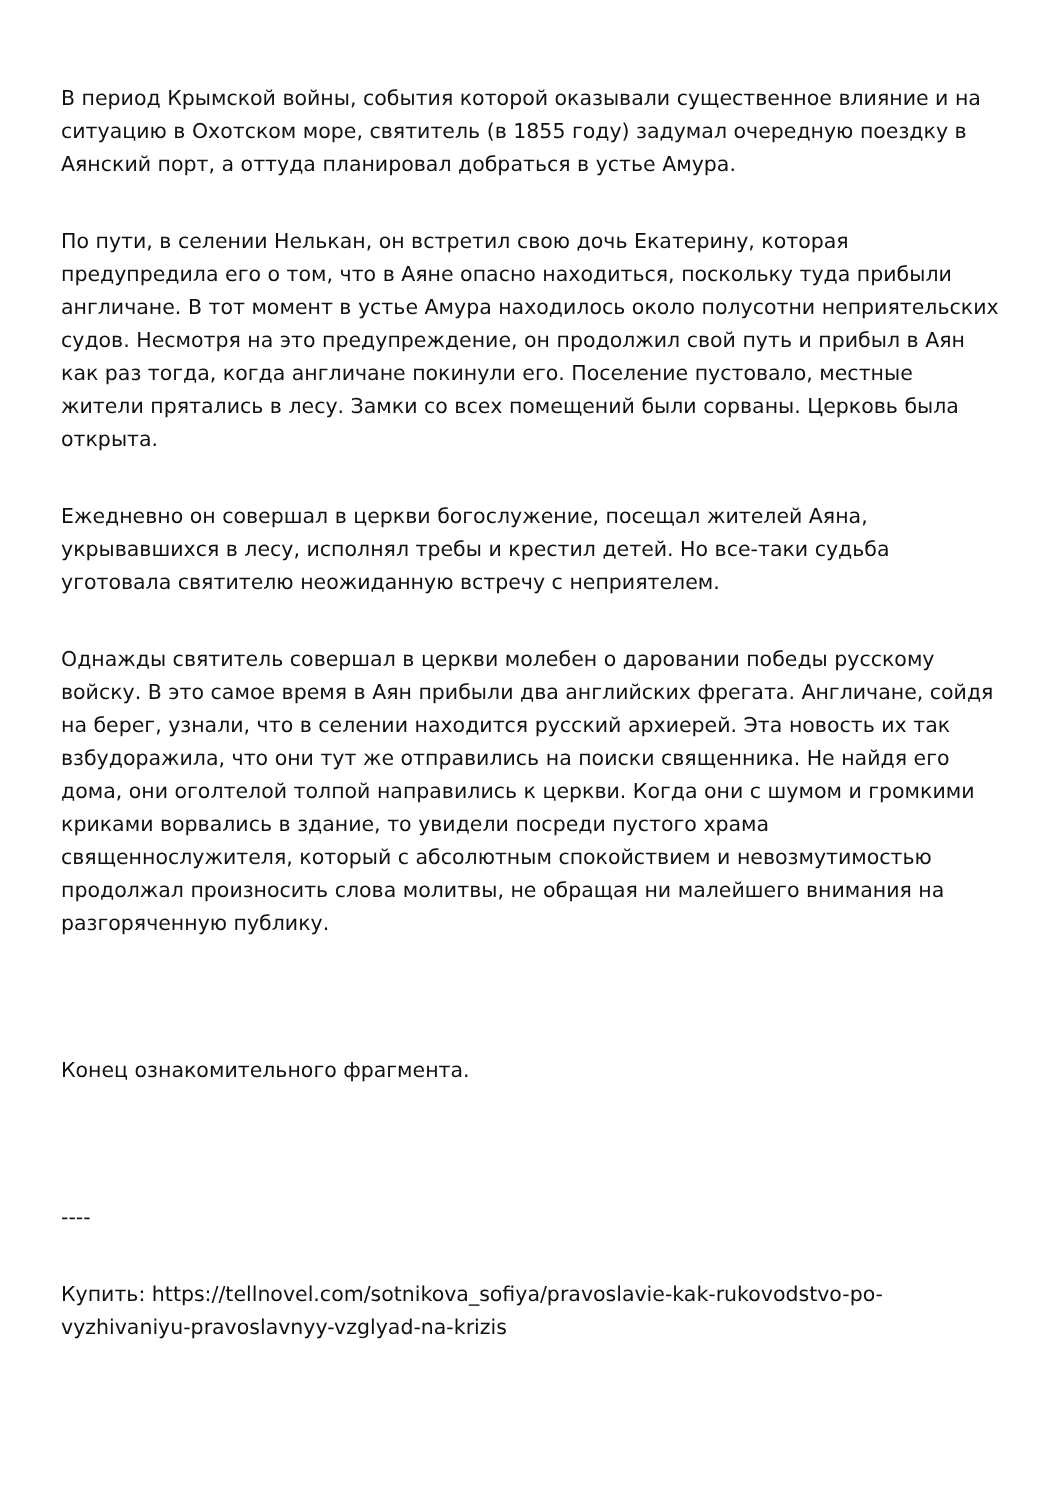В период Крымской войны, события которой оказывали существенное влияние и на ситуацию в Охотском море, святитель (в 1855 году) задумал очередную поездку в Аянский порт, а оттуда планировал добраться в устье Амура.
По пути, в селении Нелькан, он встретил свою дочь Екатерину, которая предупредила его о том, что в Аяне опасно находиться, поскольку туда прибыли англичане. В тот момент в устье Амура находилось около полусотни неприятельских судов. Несмотря на это предупреждение, он продолжил свой путь и прибыл в Аян как раз тогда, когда англичане покинули его. Поселение пустовало, местные жители прятались в лесу. Замки со всех помещений были сорваны. Церковь была открыта.
Ежедневно он совершал в церкви богослужение, посещал жителей Аяна, укрывавшихся в лесу, исполнял требы и крестил детей. Но все-таки судьба уготовала святителю неожиданную встречу с неприятелем.
Однажды святитель совершал в церкви молебен о даровании победы русскому войску. В это самое время в Аян прибыли два английских фрегата. Англичане, сойдя на берег, узнали, что в селении находится русский архиерей. Эта новость их так взбудоражила, что они тут же отправились на поиски священника. Не найдя его дома, они оголтелой толпой направились к церкви. Когда они с шумом и громкими криками ворвались в здание, то увидели посреди пустого храма священнослужителя, который с абсолютным спокойствием и невозмутимостью продолжал произносить слова молитвы, не обращая ни малейшего внимания на разгоряченную публику.
Конец ознакомительного фрагмента.
----
Купить: https://tellnovel.com/sotnikova_sofiya/pravoslavie-kak-rukovodstvo-po-vyzhivaniyu-pravoslavnyy-vzglyad-na-krizis